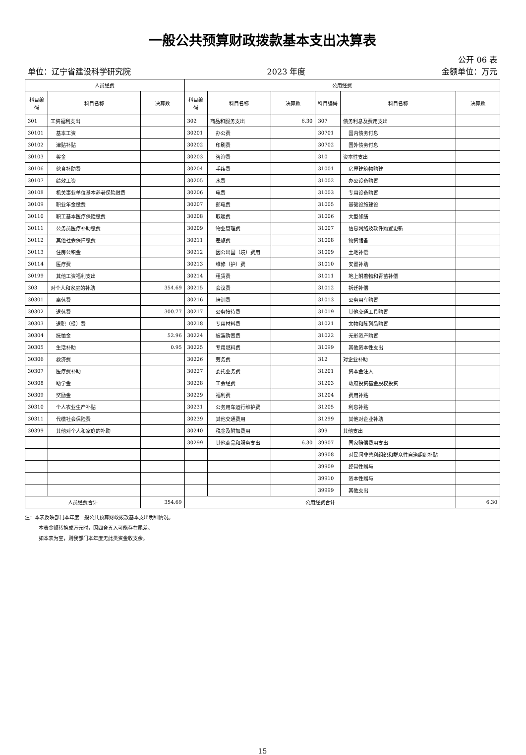一般公共预算财政拨款基本支出决算表
公开 06 表
单位：辽宁省建设科学研究院 2023 年度 金额单位：万元
| 人员经费 | | | 公用经费 | | | | | |
| --- | --- | --- | --- | --- | --- | --- | --- | --- |
| 科目编码 | 科目名称 | 决算数 | 科目编码 | 科目名称 | 决算数 | 科目编码 | 科目名称 | 决算数 |
| 301 | 工资福利支出 | | 302 | 商品和服务支出 | 6.30 | 307 | 债务利息及费用支出 | |
| 30101 | 基本工资 | | 30201 | 办公费 | | 30701 | 国内债务付息 | |
| 30102 | 津贴补贴 | | 30202 | 印刷费 | | 30702 | 国外债务付息 | |
| 30103 | 奖金 | | 30203 | 咨询费 | | 310 | 资本性支出 | |
| 30106 | 伙食补助费 | | 30204 | 手续费 | | 31001 | 房屋建筑物购建 | |
| 30107 | 绩效工资 | | 30205 | 水费 | | 31002 | 办公设备购置 | |
| 30108 | 机关事业单位基本养老保险缴费 | | 30206 | 电费 | | 31003 | 专用设备购置 | |
| 30109 | 职业年金缴费 | | 30207 | 邮电费 | | 31005 | 基础设施建设 | |
| 30110 | 职工基本医疗保险缴费 | | 30208 | 取暖费 | | 31006 | 大型修缮 | |
| 30111 | 公务员医疗补助缴费 | | 30209 | 物业管理费 | | 31007 | 信息网络及软件购置更新 | |
| 30112 | 其他社会保障缴费 | | 30211 | 差旅费 | | 31008 | 物资储备 | |
| 30113 | 住房公积金 | | 30212 | 因公出国（境）费用 | | 31009 | 土地补偿 | |
| 30114 | 医疗费 | | 30213 | 维修（护）费 | | 31010 | 安置补助 | |
| 30199 | 其他工资福利支出 | | 30214 | 租赁费 | | 31011 | 地上附着物和青苗补偿 | |
| 303 | 对个人和家庭的补助 | 354.69 | 30215 | 会议费 | | 31012 | 拆迁补偿 | |
| 30301 | 离休费 | | 30216 | 培训费 | | 31013 | 公务用车购置 | |
| 30302 | 退休费 | 300.77 | 30217 | 公务接待费 | | 31019 | 其他交通工具购置 | |
| 30303 | 退职（役）费 | | 30218 | 专用材料费 | | 31021 | 文物和陈列品购置 | |
| 30304 | 抚恤金 | 52.96 | 30224 | 被装购置费 | | 31022 | 无形资产购置 | |
| 30305 | 生活补助 | 0.95 | 30225 | 专用燃料费 | | 31099 | 其他资本性支出 | |
| 30306 | 救济费 | | 30226 | 劳务费 | | 312 | 对企业补助 | |
| 30307 | 医疗费补助 | | 30227 | 委托业务费 | | 31201 | 资本金注入 | |
| 30308 | 助学金 | | 30228 | 工会经费 | | 31203 | 政府投资基金股权投资 | |
| 30309 | 奖励金 | | 30229 | 福利费 | | 31204 | 费用补贴 | |
| 30310 | 个人农业生产补贴 | | 30231 | 公务用车运行维护费 | | 31205 | 利息补贴 | |
| 30311 | 代缴社会保险费 | | 30239 | 其他交通费用 | | 31299 | 其他对企业补助 | |
| 30399 | 其他对个人和家庭的补助 | | 30240 | 税金及附加费用 | | 399 | 其他支出 | |
| | | | 30299 | 其他商品和服务支出 | 6.30 | 39907 | 国家赔偿费用支出 | |
| | | | | | | 39908 | 对民间非营利组织和群众性自治组织补贴 | |
| | | | | | | 39909 | 经常性赠与 | |
| | | | | | | 39910 | 资本性赠与 | |
| | | | | | | 39999 | 其他支出 | |
| 人员经费合计 | | 354.69 | 公用经费合计 | | | | | 6.30 |
注：本表反映部门本年度一般公共预算财政拨款基本支出明细情况。
本表金额转换成万元时，因四舍五入可能存在尾差。
如本表为空，则我部门本年度无此类资金收支余。
15